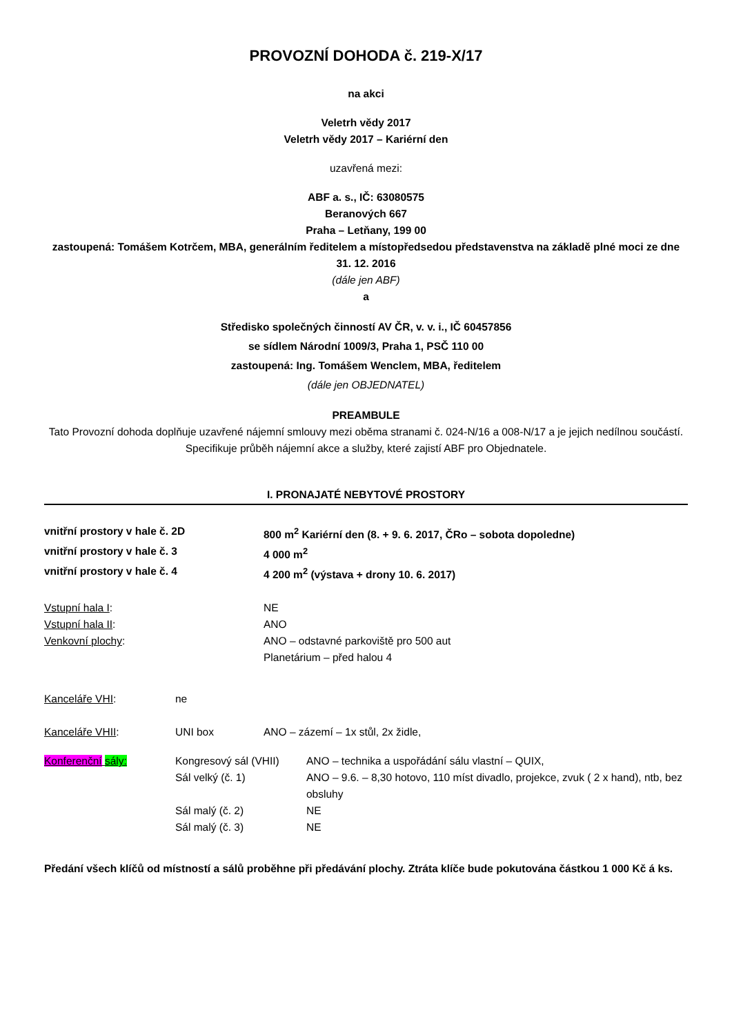PROVOZNÍ DOHODA č. 219-X/17
na akci
Veletrh vědy 2017
Veletrh vědy 2017 – Kariérní den
uzavřená mezi:
ABF a. s., IČ: 63080575
Beranových 667
Praha – Letňany, 199 00
zastoupená: Tomášem Kotrčem, MBA, generálním ředitelem a místopředsedou představenstva na základě plné moci ze dne 31. 12. 2016
(dále jen ABF)
a
Středisko společných činností AV ČR, v. v. i., IČ 60457856
se sídlem Národní 1009/3, Praha 1, PSČ 110 00
zastoupená: Ing. Tomášem Wenclem, MBA, ředitelem
(dále jen OBJEDNATEL)
PREAMBULE
Tato Provozní dohoda doplňuje uzavřené nájemní smlouvy mezi oběma stranami č. 024-N/16 a 008-N/17 a je jejich nedílnou součástí. Specifikuje průběh nájemní akce a služby, které zajistí ABF pro Objednatele.
I. PRONAJATÉ NEBYTOVÉ PROSTORY
| vnitřní prostory v hale č. 2D | 800 m<sup>2</sup> Kariérní den (8. + 9. 6. 2017, ČRo – sobota dopoledne) |
| vnitřní prostory v hale č. 3 | 4 000 m<sup>2</sup> |
| vnitřní prostory v hale č. 4 | 4 200 m<sup>2</sup> (výstava + drony 10. 6. 2017) |
| Vstupní hala I : | NE |
| Vstupní hala II : | ANO |
| Venkovní plochy : | ANO – odstavné parkoviště pro 500 aut Planetárium – před halou 4 |
| Kanceláře VHI : | ne | |
| Kanceláře VHII : | UNI box | ANO – zázemí – 1x stůl, 2x židle, |
| Konferenční sály: | Kongresový sál (VHII) | ANO – technika a uspořádání sálu vlastní – QUIX, |
| | Sál velký (č. 1) | ANO – 9.6. – 8,30 hotovo, 110 míst divadlo, projekce, zvuk ( 2 x hand), ntb, bez obsluhy |
| | Sál malý (č. 2) | NE |
| | Sál malý (č. 3) | NE |
Předání všech klíčů od místností a sálů proběhne při předávání plochy. Ztráta klíče bude pokutována částkou 1 000 Kč á ks.